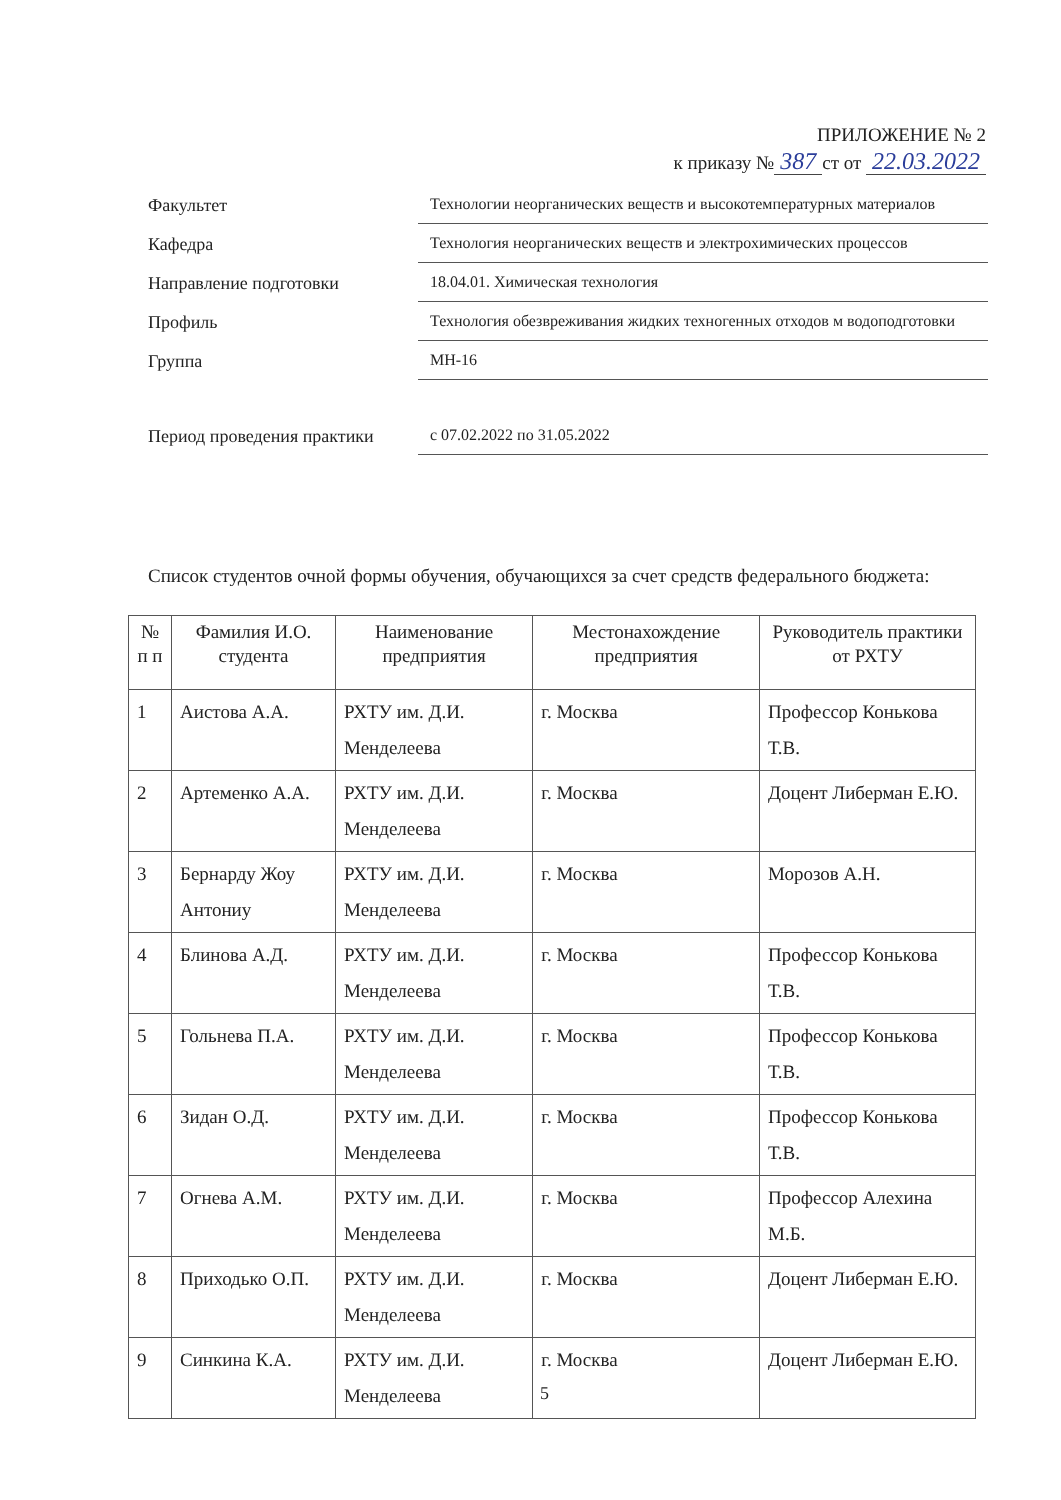ПРИЛОЖЕНИЕ № 2
к приказу № 387 ст от 22.03.2022
Факультет
Технологии неорганических веществ и высокотемпературных материалов
Кафедра
Технология неорганических веществ и электрохимических процессов
Направление подготовки
18.04.01. Химическая технология
Профиль
Технология обезвреживания жидких техногенных отходов м водоподготовки
Группа
МН-16
Период проведения практики
с 07.02.2022 по 31.05.2022
Список студентов очной формы обучения, обучающихся за счет средств федерального бюджета:
| № п п | Фамилия И.О. студента | Наименование предприятия | Местонахождение предприятия | Руководитель практики от РХТУ |
| --- | --- | --- | --- | --- |
| 1 | Аистова А.А. | РХТУ им. Д.И. Менделеева | г. Москва | Профессор Конькова Т.В. |
| 2 | Артеменко А.А. | РХТУ им. Д.И. Менделеева | г. Москва | Доцент Либерман Е.Ю. |
| 3 | Бернарду Жоу Антониу | РХТУ им. Д.И. Менделеева | г. Москва | Морозов А.Н. |
| 4 | Блинова А.Д. | РХТУ им. Д.И. Менделеева | г. Москва | Профессор Конькова Т.В. |
| 5 | Гольнева П.А. | РХТУ им. Д.И. Менделеева | г. Москва | Профессор Конькова Т.В. |
| 6 | Зидан О.Д. | РХТУ им. Д.И. Менделеева | г. Москва | Профессор Конькова Т.В. |
| 7 | Огнева А.М. | РХТУ им. Д.И. Менделеева | г. Москва | Профессор Алехина М.Б. |
| 8 | Приходько О.П. | РХТУ им. Д.И. Менделеева | г. Москва | Доцент Либерман Е.Ю. |
| 9 | Синкина К.А. | РХТУ им. Д.И. Менделеева | г. Москва | Доцент Либерман Е.Ю. |
5